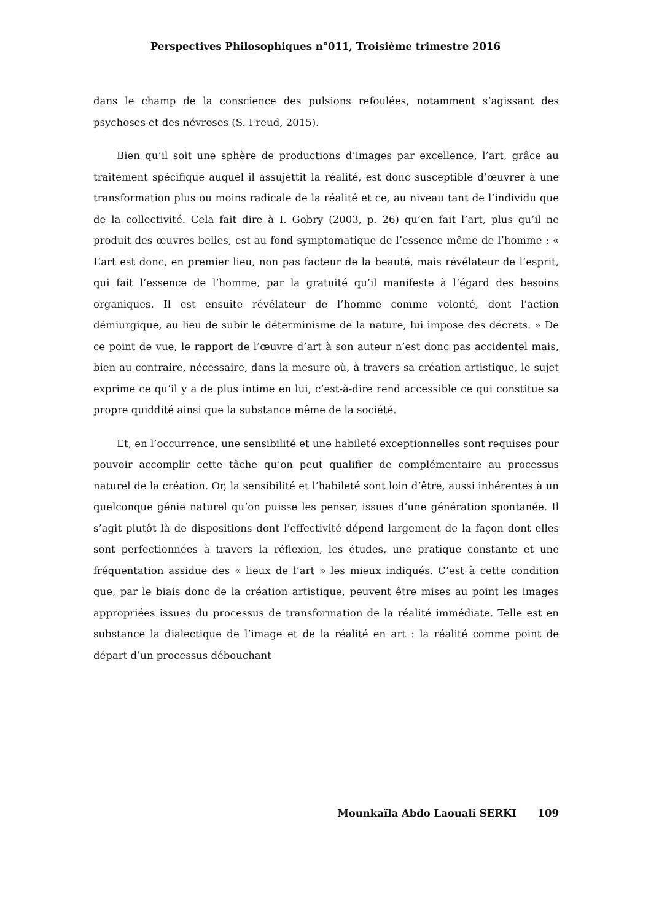Perspectives Philosophiques n°011, Troisième trimestre 2016
dans le champ de la conscience des pulsions refoulées, notamment s’agissant des psychoses et des névroses (S. Freud, 2015).
Bien qu’il soit une sphère de productions d’images par excellence, l’art, grâce au traitement spécifique auquel il assujettit la réalité, est donc susceptible d’œuvrer à une transformation plus ou moins radicale de la réalité et ce, au niveau tant de l’individu que de la collectivité. Cela fait dire à I. Gobry (2003, p. 26) qu’en fait l’art, plus qu’il ne produit des œuvres belles, est au fond symptomatique de l’essence même de l’homme : « L’art est donc, en premier lieu, non pas facteur de la beauté, mais révélateur de l’esprit, qui fait l’essence de l’homme, par la gratuité qu’il manifeste à l’égard des besoins organiques. Il est ensuite révélateur de l’homme comme volonté, dont l’action démiurgique, au lieu de subir le déterminisme de la nature, lui impose des décrets. » De ce point de vue, le rapport de l’œuvre d’art à son auteur n’est donc pas accidentel mais, bien au contraire, nécessaire, dans la mesure où, à travers sa création artistique, le sujet exprime ce qu’il y a de plus intime en lui, c’est-à-dire rend accessible ce qui constitue sa propre quiddité ainsi que la substance même de la société.
Et, en l’occurrence, une sensibilité et une habileté exceptionnelles sont requises pour pouvoir accomplir cette tâche qu’on peut qualifier de complémentaire au processus naturel de la création. Or, la sensibilité et l’habileté sont loin d’être, aussi inhérentes à un quelconque génie naturel qu’on puisse les penser, issues d’une génération spontanée. Il s’agit plutôt là de dispositions dont l’effectivité dépend largement de la façon dont elles sont perfectionnées à travers la réflexion, les études, une pratique constante et une fréquentation assidue des « lieux de l’art » les mieux indiqués. C’est à cette condition que, par le biais donc de la création artistique, peuvent être mises au point les images appropriées issues du processus de transformation de la réalité immédiate. Telle est en substance la dialectique de l’image et de la réalité en art : la réalité comme point de départ d’un processus débouchant
Mounkaïla Abdo Laouali SERKI 109